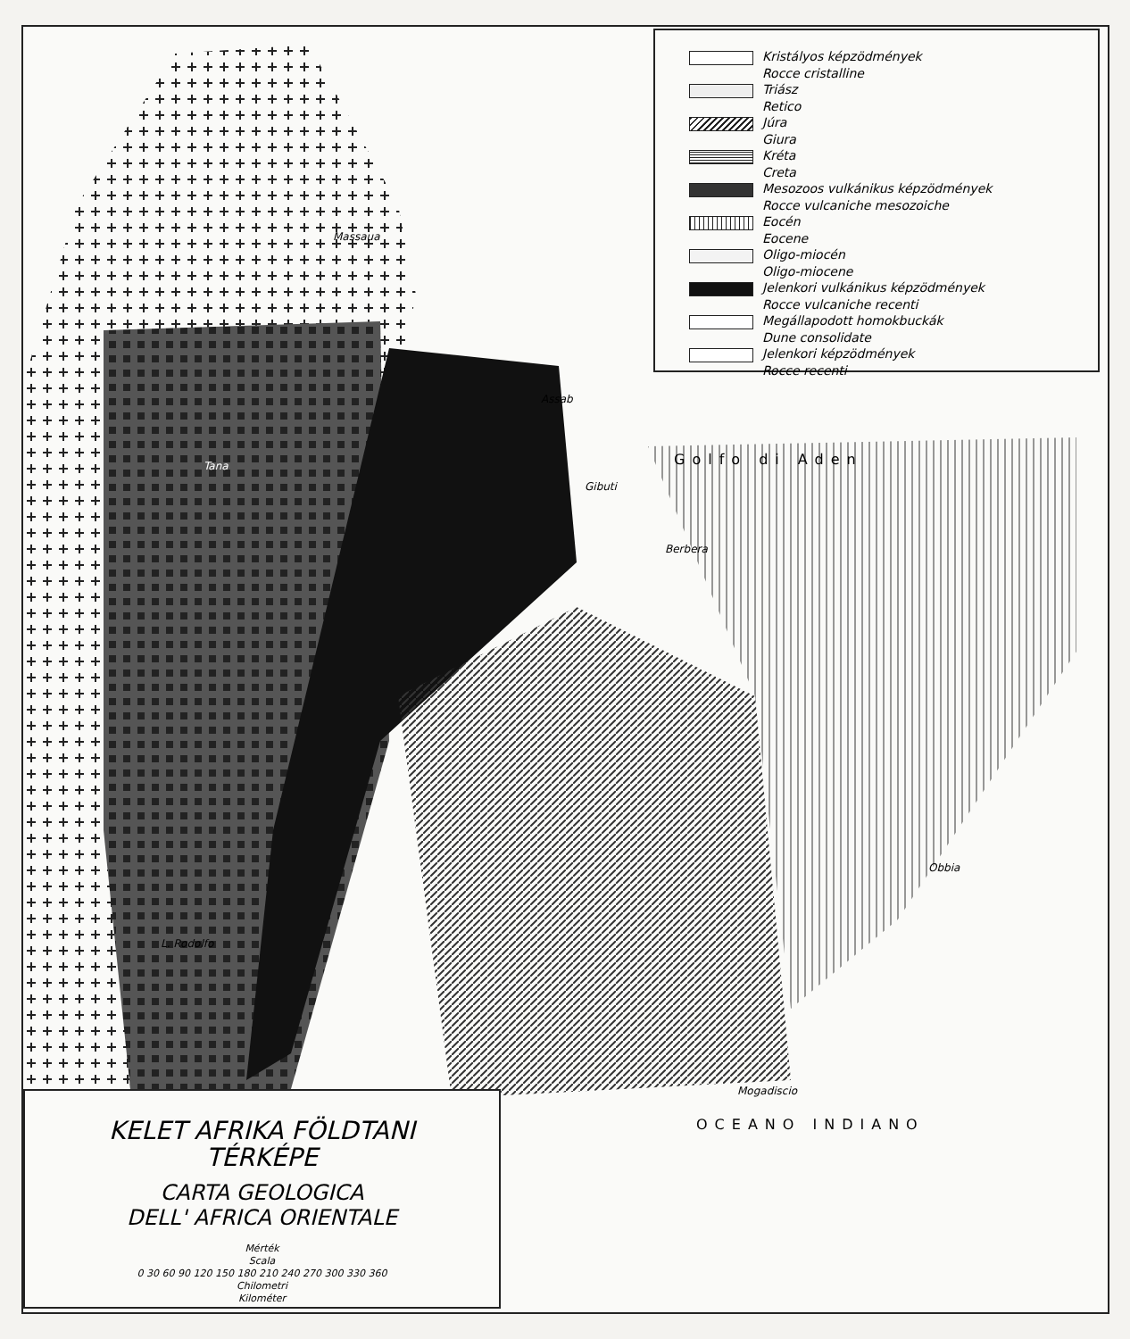Kristályos képzödmények
Rocce cristalline
Triász
Retico
Júra
Giura
Kréta
Creta
Mesozoos vulkánikus képzödmények
Rocce vulcaniche mesozoiche
Eocén
Eocene
Oligo-miocén
Oligo-miocene
Jelenkori vulkánikus képzödmények
Rocce vulcaniche recenti
Megállapodott homokbuckák
Dune consolidate
Jelenkori képzödmények
Rocce recenti
Massaua
Tana
Assab
Gibuti
Berbera
Obbia
Mogadiscio
L. Rodolfo
Golfo di Aden
OCEANO INDIANO
KELET AFRIKA FÖLDTANI
TÉRKÉPE
CARTA GEOLOGICA
DELL' AFRICA ORIENTALE
Mérték
Scala
0 30 60 90 120 150 180 210 240 270 300 330 360
Chilometri
Kilométer